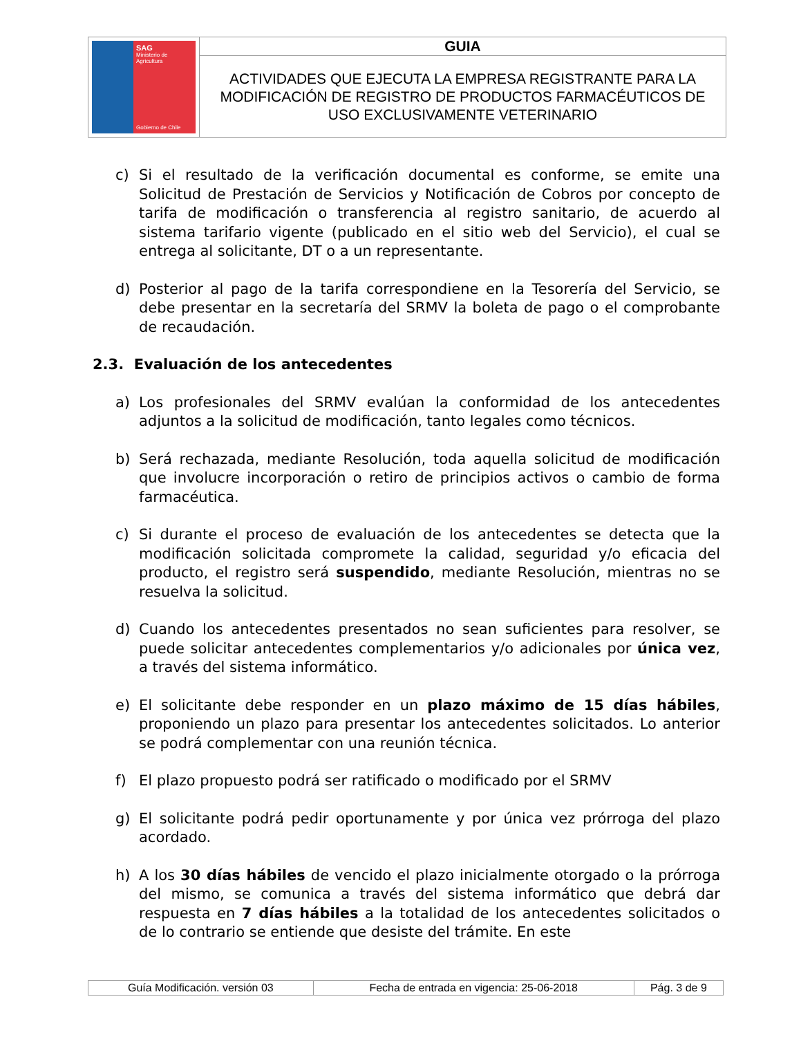| SAG Ministerio de Agricultura Gobierno de Chile | GUIA |
| | ACTIVIDADES QUE EJECUTA LA EMPRESA REGISTRANTE PARA LA MODIFICACIÓN DE REGISTRO DE PRODUCTOS FARMACÉUTICOS DE USO EXCLUSIVAMENTE VETERINARIO |
c) Si el resultado de la verificación documental es conforme, se emite una Solicitud de Prestación de Servicios y Notificación de Cobros por concepto de tarifa de modificación o transferencia al registro sanitario, de acuerdo al sistema tarifario vigente (publicado en el sitio web del Servicio), el cual se entrega al solicitante, DT o a un representante.
d) Posterior al pago de la tarifa correspondiene en la Tesorería del Servicio, se debe presentar en la secretaría del SRMV la boleta de pago o el comprobante de recaudación.
2.3. Evaluación de los antecedentes
a) Los profesionales del SRMV evalúan la conformidad de los antecedentes adjuntos a la solicitud de modificación, tanto legales como técnicos.
b) Será rechazada, mediante Resolución, toda aquella solicitud de modificación que involucre incorporación o retiro de principios activos o cambio de forma farmacéutica.
c) Si durante el proceso de evaluación de los antecedentes se detecta que la modificación solicitada compromete la calidad, seguridad y/o eficacia del producto, el registro será suspendido, mediante Resolución, mientras no se resuelva la solicitud.
d) Cuando los antecedentes presentados no sean suficientes para resolver, se puede solicitar antecedentes complementarios y/o adicionales por única vez, a través del sistema informático.
e) El solicitante debe responder en un plazo máximo de 15 días hábiles, proponiendo un plazo para presentar los antecedentes solicitados. Lo anterior se podrá complementar con una reunión técnica.
f) El plazo propuesto podrá ser ratificado o modificado por el SRMV
g) El solicitante podrá pedir oportunamente y por única vez prórroga del plazo acordado.
h) A los 30 días hábiles de vencido el plazo inicialmente otorgado o la prórroga del mismo, se comunica a través del sistema informático que debrá dar respuesta en 7 días hábiles a la totalidad de los antecedentes solicitados o de lo contrario se entiende que desiste del trámite. En este
| Guía Modificación. versión 03 | Fecha de entrada en vigencia: 25-06-2018 | Pág. 3 de 9 |